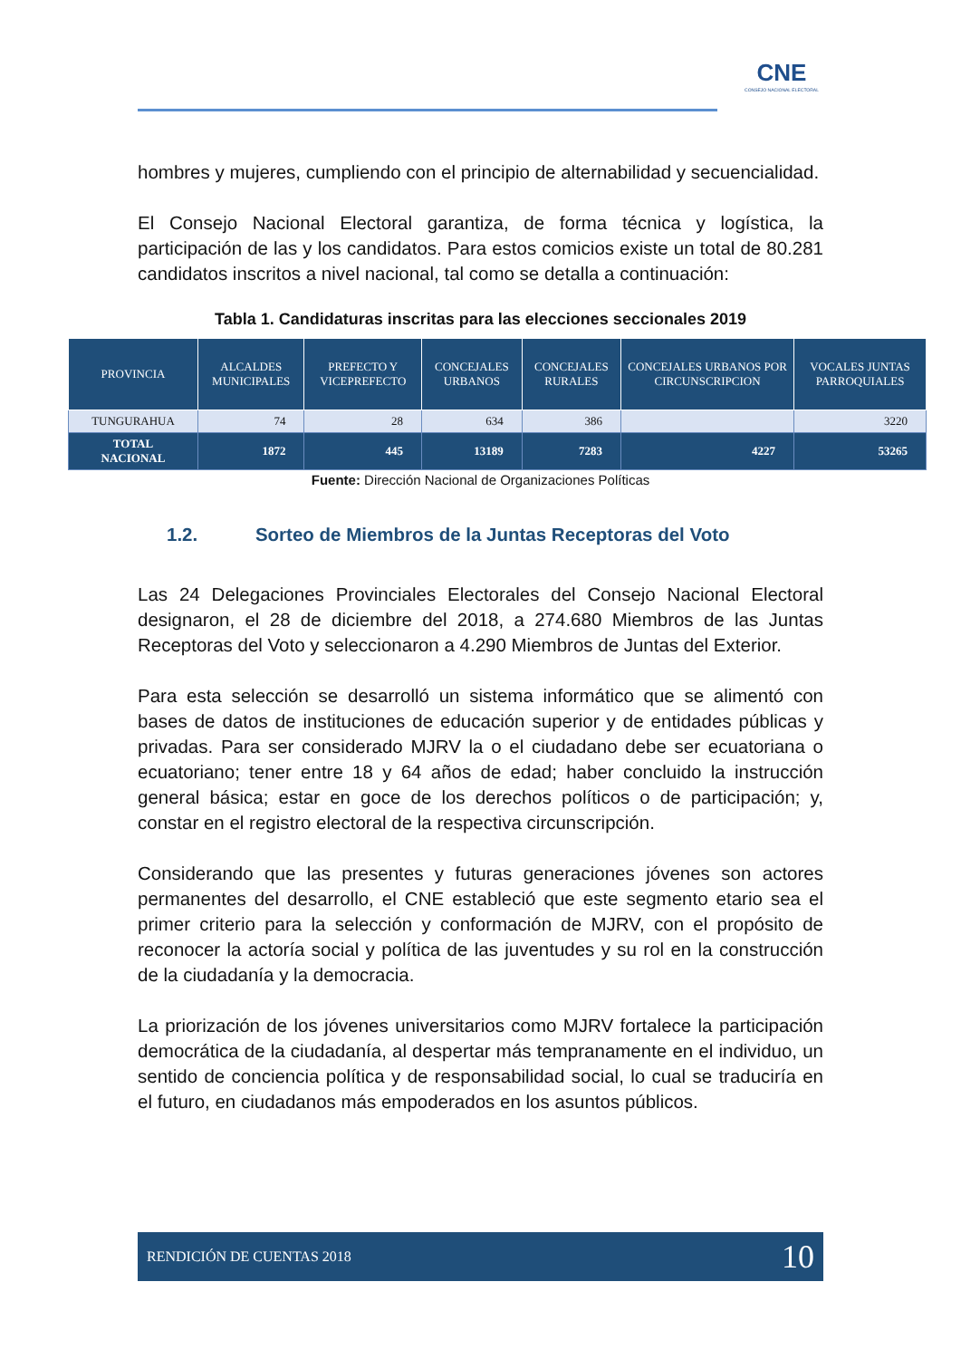CNE
CONSEJO NACIONAL ELECTORAL
hombres y mujeres, cumpliendo con el principio de alternabilidad y secuencialidad.
El Consejo Nacional Electoral garantiza, de forma técnica y logística, la participación de las y los candidatos. Para estos comicios existe un total de 80.281 candidatos inscritos a nivel nacional, tal como se detalla a continuación:
Tabla 1. Candidaturas inscritas para las elecciones seccionales 2019
| PROVINCIA | ALCALDES MUNICIPALES | PREFECTO Y VICEPREFECTO | CONCEJALES URBANOS | CONCEJALES RURALES | CONCEJALES URBANOS POR CIRCUNSCRIPCION | VOCALES JUNTAS PARROQUIALES |
| --- | --- | --- | --- | --- | --- | --- |
| TUNGURAHUA | 74 | 28 | 634 | 386 | | 3220 |
| TOTAL NACIONAL | 1872 | 445 | 13189 | 7283 | 4227 | 53265 |
Fuente: Dirección Nacional de Organizaciones Políticas
1.2. Sorteo de Miembros de la Juntas Receptoras del Voto
Las 24 Delegaciones Provinciales Electorales del Consejo Nacional Electoral designaron, el 28 de diciembre del 2018, a 274.680 Miembros de las Juntas Receptoras del Voto y seleccionaron a 4.290 Miembros de Juntas del Exterior.
Para esta selección se desarrolló un sistema informático que se alimentó con bases de datos de instituciones de educación superior y de entidades públicas y privadas. Para ser considerado MJRV la o el ciudadano debe ser ecuatoriana o ecuatoriano; tener entre 18 y 64 años de edad; haber concluido la instrucción general básica; estar en goce de los derechos políticos o de participación; y, constar en el registro electoral de la respectiva circunscripción.
Considerando que las presentes y futuras generaciones jóvenes son actores permanentes del desarrollo, el CNE estableció que este segmento etario sea el primer criterio para la selección y conformación de MJRV, con el propósito de reconocer la actoría social y política de las juventudes y su rol en la construcción de la ciudadanía y la democracia.
La priorización de los jóvenes universitarios como MJRV fortalece la participación democrática de la ciudadanía, al despertar más tempranamente en el individuo, un sentido de conciencia política y de responsabilidad social, lo cual se traduciría en el futuro, en ciudadanos más empoderados en los asuntos públicos.
RENDICIÓN DE CUENTAS 2018 10